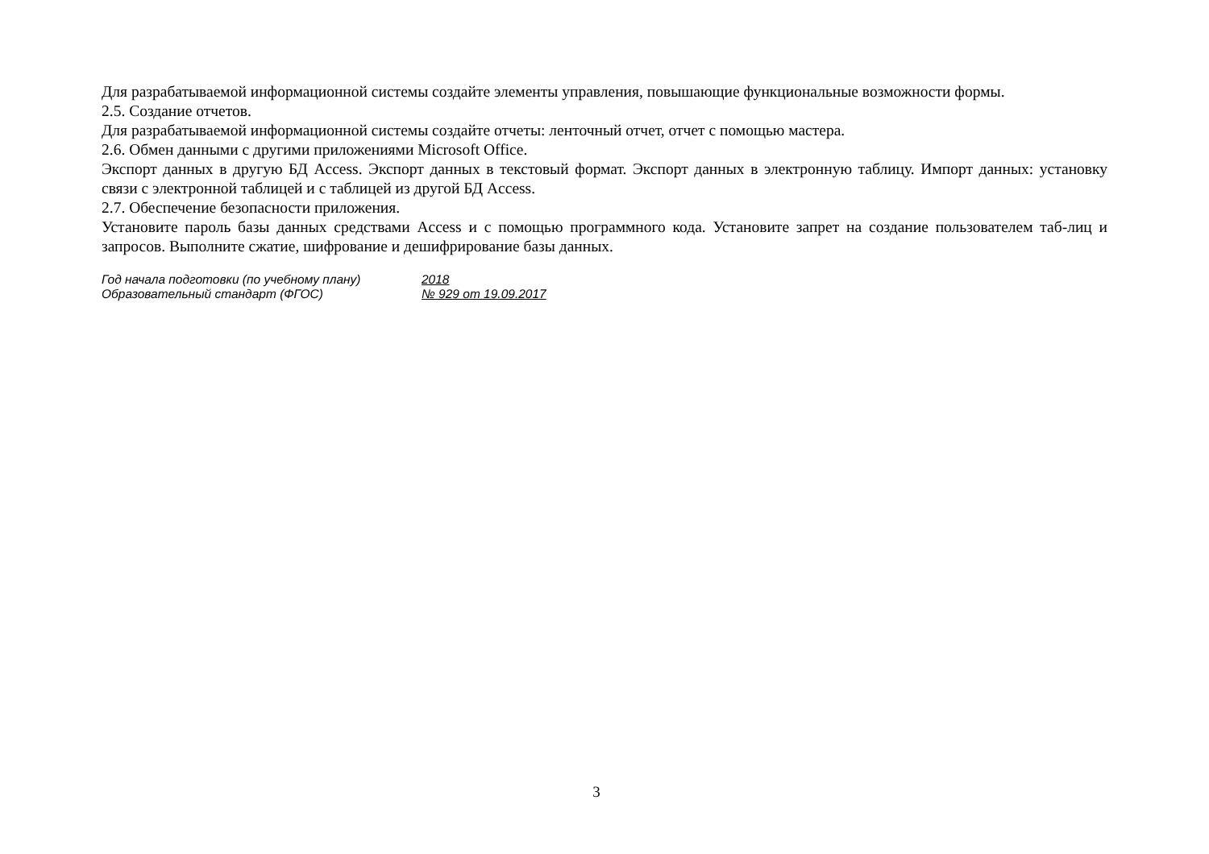Для разрабатываемой информационной системы создайте элементы управления, повышающие функциональные возможности формы.
2.5. Создание отчетов.
Для разрабатываемой информационной системы создайте отчеты: ленточный отчет, отчет с помощью мастера.
2.6. Обмен данными с другими приложениями Microsoft Office.
Экспорт данных в другую БД Access. Экспорт данных в текстовый формат. Экспорт данных в электронную таблицу. Импорт данных: установку связи с электронной таблицей и с таблицей из другой БД Access.
2.7. Обеспечение безопасности приложения.
Установите пароль базы данных средствами Access и с помощью программного кода. Установите запрет на создание пользователем таб-лиц и запросов. Выполните сжатие, шифрование и дешифрирование базы данных.
Год начала подготовки (по учебному плану) 2018
Образовательный стандарт (ФГОС) № 929 от 19.09.2017
3